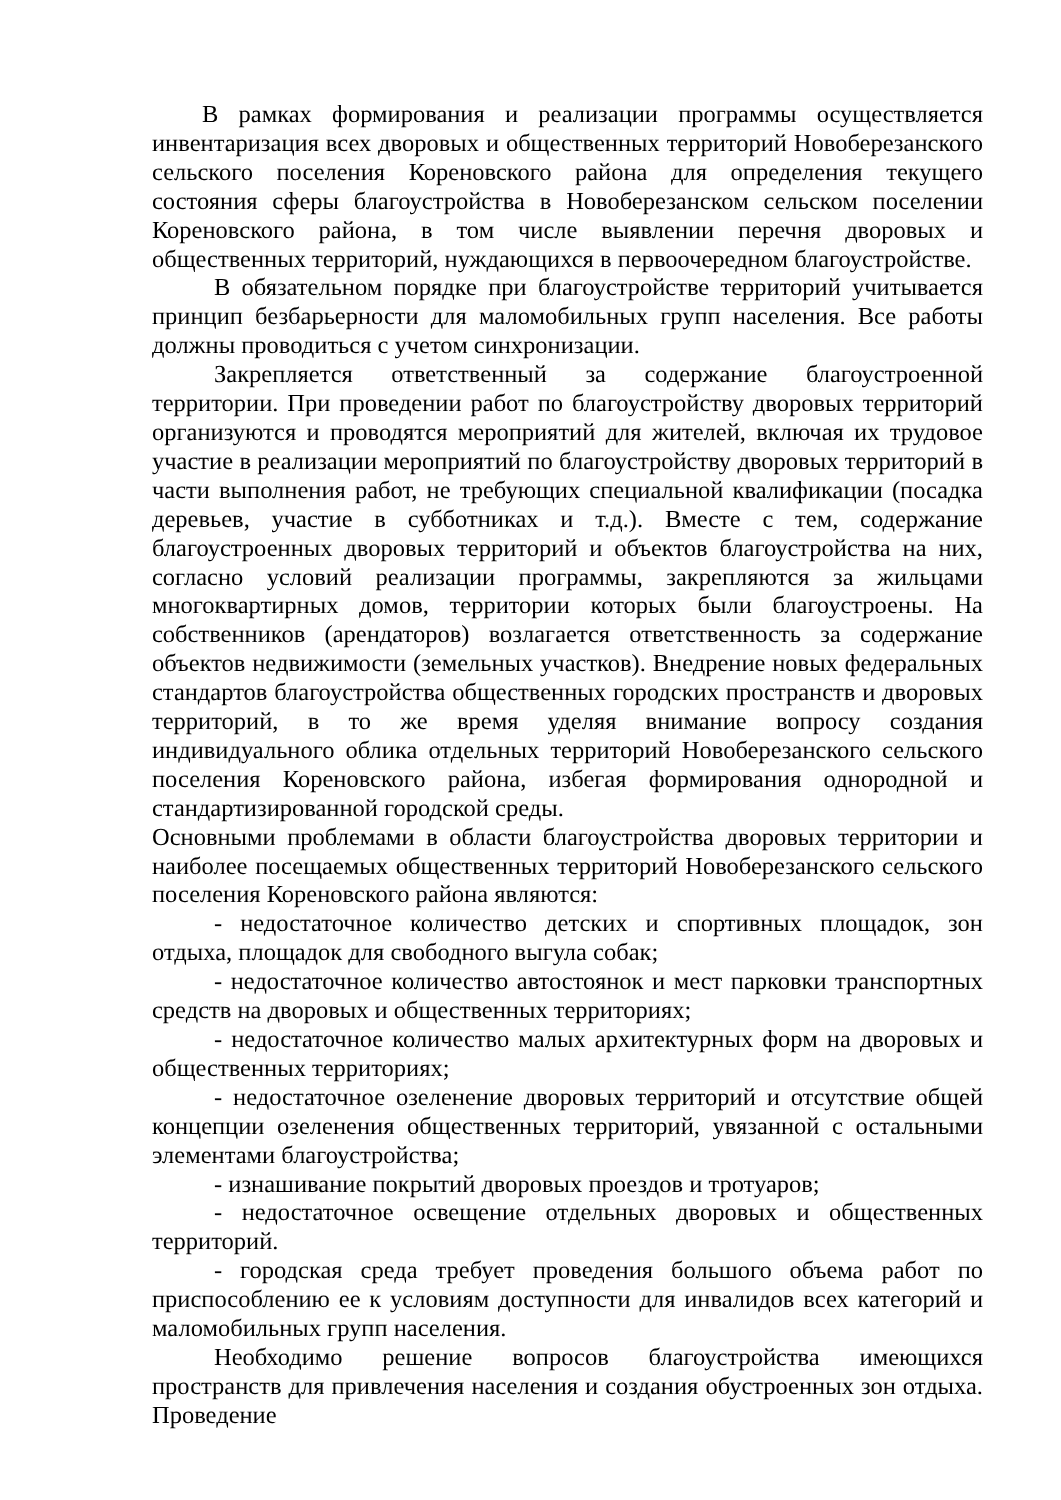В рамках формирования и реализации программы осуществляется инвентаризация всех дворовых и общественных территорий Новоберезанского сельского поселения Кореновского района для определения текущего состояния сферы благоустройства в Новоберезанском сельском поселении Кореновского района, в том числе выявлении перечня дворовых и общественных территорий, нуждающихся в первоочередном благоустройстве.
В обязательном порядке при благоустройстве территорий учитывается принцип безбарьерности для маломобильных групп населения. Все работы должны проводиться с учетом синхронизации.
Закрепляется ответственный за содержание благоустроенной территории. При проведении работ по благоустройству дворовых территорий организуются и проводятся мероприятий для жителей, включая их трудовое участие в реализации мероприятий по благоустройству дворовых территорий в части выполнения работ, не требующих специальной квалификации (посадка деревьев, участие в субботниках и т.д.). Вместе с тем, содержание благоустроенных дворовых территорий и объектов благоустройства на них, согласно условий реализации программы, закрепляются за жильцами многоквартирных домов, территории которых были благоустроены. На собственников (арендаторов) возлагается ответственность за содержание объектов недвижимости (земельных участков). Внедрение новых федеральных стандартов благоустройства общественных городских пространств и дворовых территорий, в то же время уделяя внимание вопросу создания индивидуального облика отдельных территорий Новоберезанского сельского поселения Кореновского района, избегая формирования однородной и стандартизированной городской среды.
Основными проблемами в области благоустройства дворовых территории и наиболее посещаемых общественных территорий Новоберезанского сельского поселения Кореновского района являются:
- недостаточное количество детских и спортивных площадок, зон отдыха, площадок для свободного выгула собак;
- недостаточное количество автостоянок и мест парковки транспортных средств на дворовых и общественных территориях;
- недостаточное количество малых архитектурных форм на дворовых и общественных территориях;
- недостаточное озеленение дворовых территорий и отсутствие общей концепции озеленения общественных территорий, увязанной с остальными элементами благоустройства;
- изнашивание покрытий дворовых проездов и тротуаров;
- недостаточное освещение отдельных дворовых и общественных территорий.
- городская среда требует проведения большого объема работ по приспособлению ее к условиям доступности для инвалидов всех категорий и маломобильных групп населения.
Необходимо решение вопросов благоустройства имеющихся пространств для привлечения населения и создания обустроенных зон отдыха. Проведение